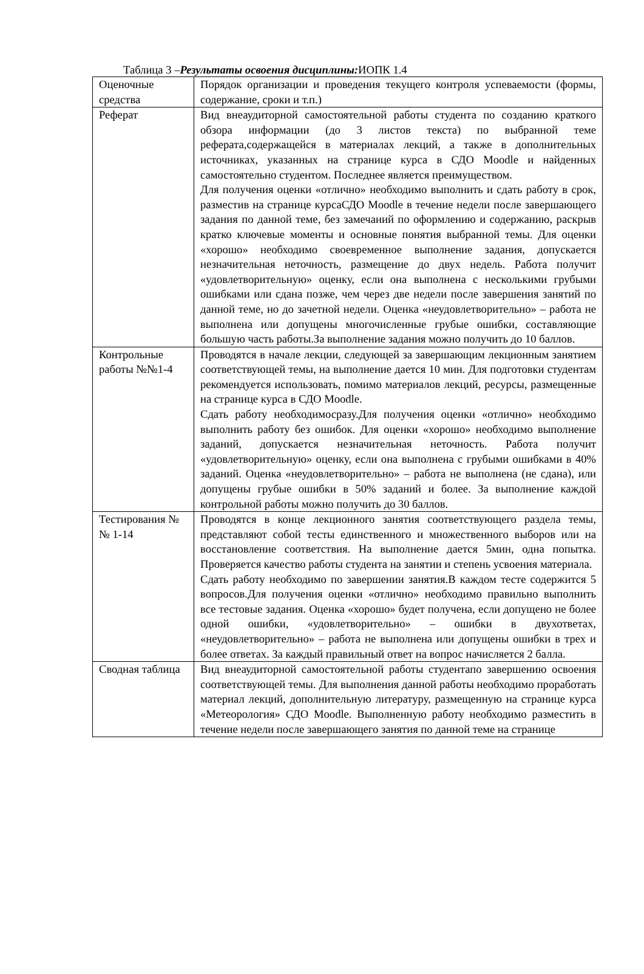Таблица 3 –Результаты освоения дисциплины: ИОПК 1.4
| Оценочные средства | Порядок организации и проведения текущего контроля успеваемости (формы, содержание, сроки и т.п.) |
| Реферат | Вид внеаудиторной самостоятельной работы студента по созданию краткого обзора информации (до 3 листов текста) по выбранной теме реферата,содержащейся в материалах лекций, а также в дополнительных источниках, указанных на странице курса в СДО Moodle и найденных самостоятельно студентом. Последнее является преимуществом. Для получения оценки «отлично» необходимо выполнить и сдать работу в срок, разместив на странице курсаСДО Moodle в течение недели после завершающего задания по данной теме, без замечаний по оформлению и содержанию, раскрыв кратко ключевые моменты и основные понятия выбранной темы. Для оценки «хорошо» необходимо своевременное выполнение задания, допускается незначительная неточность, размещение до двух недель. Работа получит «удовлетворительную» оценку, если она выполнена с несколькими грубыми ошибками или сдана позже, чем через две недели после завершения занятий по данной теме, но до зачетной недели. Оценка «неудовлетворительно» – работа не выполнена или допущены многочисленные грубые ошибки, составляющие большую часть работы.За выполнение задания можно получить до 10 баллов. |
| Контрольные работы №№1-4 | Проводятся в начале лекции, следующей за завершающим лекционным занятием соответствующей темы, на выполнение дается 10 мин. Для подготовки студентам рекомендуется использовать, помимо материалов лекций, ресурсы, размещенные на странице курса в СДО Moodle. Сдать работу необходимосразу.Для получения оценки «отлично» необходимо выполнить работу без ошибок. Для оценки «хорошо» необходимо выполнение заданий, допускается незначительная неточность. Работа получит «удовлетворительную» оценку, если она выполнена с грубыми ошибками в 40% заданий. Оценка «неудовлетворительно» – работа не выполнена (не сдана), или допущены грубые ошибки в 50% заданий и более. За выполнение каждой контрольной работы можно получить до 30 баллов. |
| Тестирования №№ 1-14 | Проводятся в конце лекционного занятия соответствующего раздела темы, представляют собой тесты единственного и множественного выборов или на восстановление соответствия. На выполнение дается 5мин, одна попытка. Проверяется качество работы студента на занятии и степень усвоения материала. Сдать работу необходимо по завершении занятия.В каждом тесте содержится 5 вопросов.Для получения оценки «отлично» необходимо правильно выполнить все тестовые задания. Оценка «хорошо» будет получена, если допущено не более одной ошибки, «удовлетворительно» – ошибки в двухответах, «неудовлетворительно» – работа не выполнена или допущены ошибки в трех и более ответах. За каждый правильный ответ на вопрос начисляется 2 балла. |
| Сводная таблица | Вид внеаудиторной самостоятельной работы студентапо завершению освоения соответствующей темы. Для выполнения данной работы необходимо проработать материал лекций, дополнительную литературу, размещенную на странице курса «Метеорология» СДО Moodle. Выполненную работу необходимо разместить в течение недели после завершающего занятия по данной теме на странице |